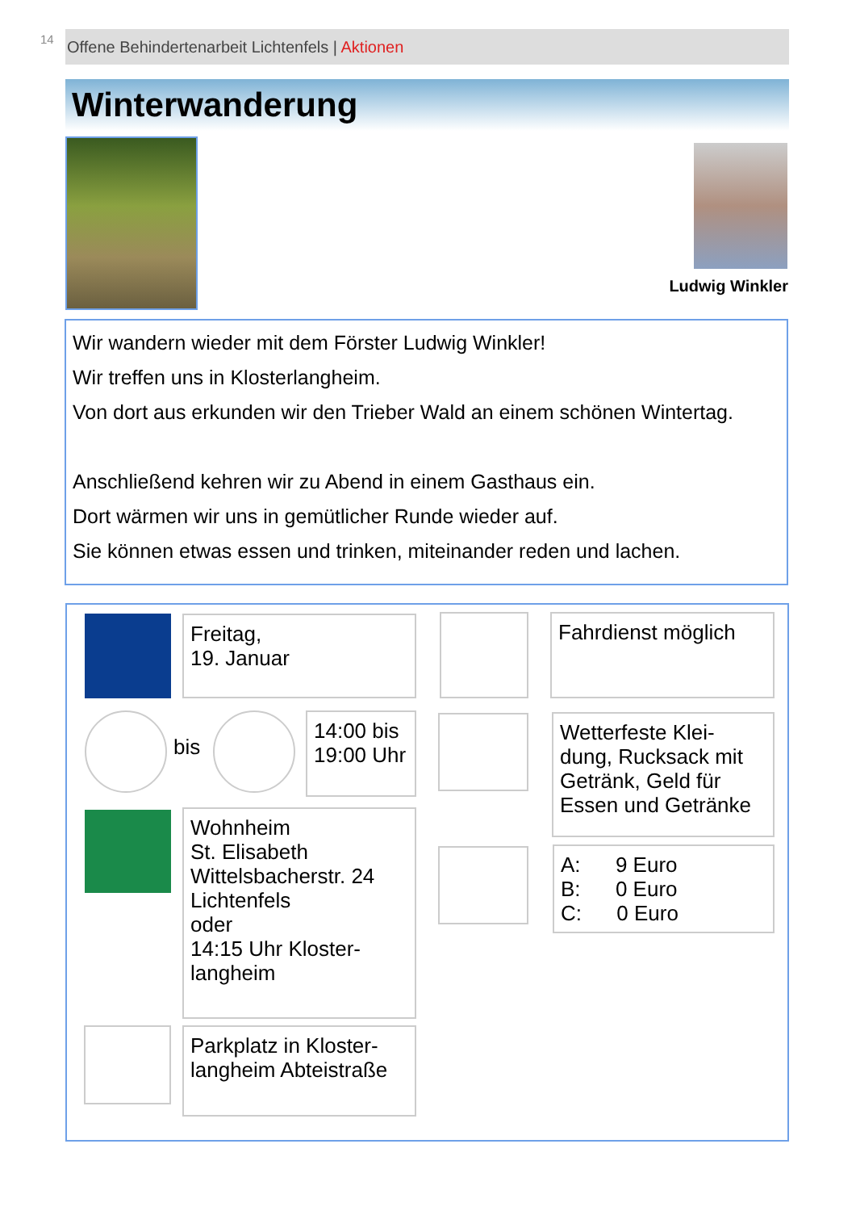14 Offene Behindertenarbeit Lichtenfels | Aktionen
Winterwanderung
Ludwig Winkler
Wir wandern wieder mit dem Förster Ludwig Winkler!
Wir treffen uns in Klosterlangheim.
Von dort aus erkunden wir den Trieber Wald an einem schönen Wintertag.
Anschließend kehren wir zu Abend in einem Gasthaus ein.
Dort wärmen wir uns in gemütlicher Runde wieder auf.
Sie können etwas essen und trinken, miteinander reden und lachen.
Freitag,
19. Januar
Fahrdienst möglich
bis
14:00 bis 19:00 Uhr
Wetterfeste Klei-dung, Rucksack mit Getränk, Geld für Essen und Getränke
Wohnheim
St. Elisabeth
Wittelsbacherstr. 24
Lichtenfels
oder
14:15 Uhr Kloster-langheim
A: 9 Euro
B: 0 Euro
C: 0 Euro
Parkplatz in Kloster-langheim Abteistraße